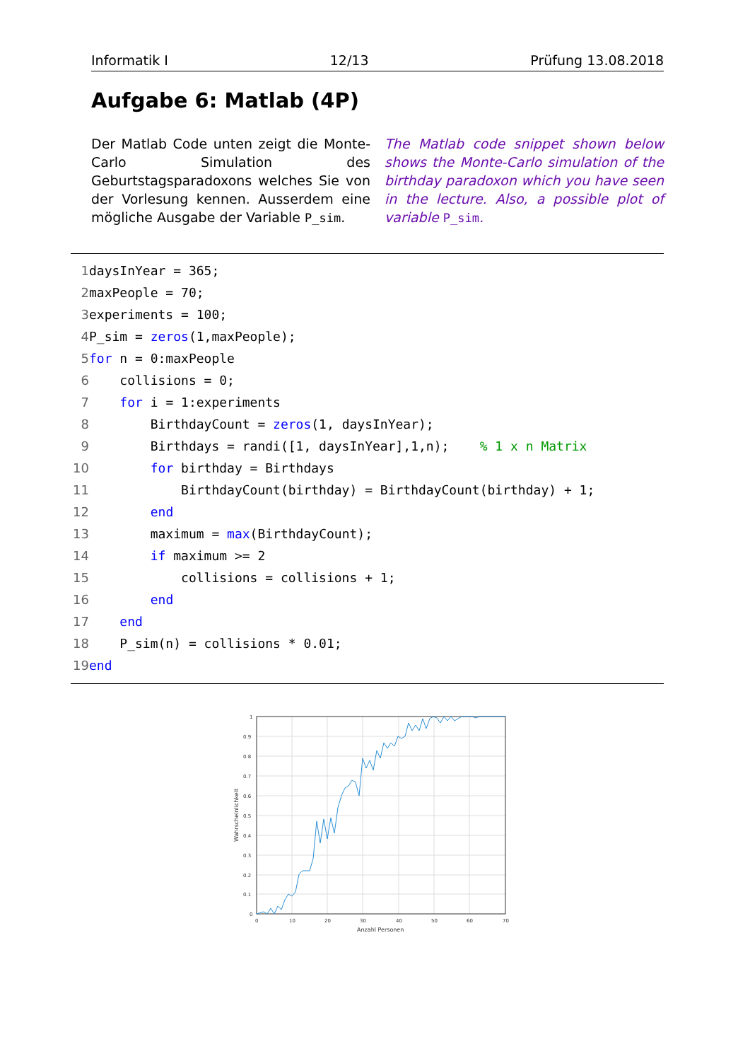Informatik I 12/13 Prüfung 13.08.2018
Aufgabe 6: Matlab (4P)
Der Matlab Code unten zeigt die Monte-Carlo Simulation des Geburtstagsparadoxons welches Sie von der Vorlesung kennen. Ausserdem eine mögliche Ausgabe der Variable P_sim.
The Matlab code snippet shown below shows the Monte-Carlo simulation of the birthday paradoxon which you have seen in the lecture. Also, a possible plot of variable P_sim.
1 daysInYear = 365;
2 maxPeople = 70;
3 experiments = 100;
4 P_sim = zeros(1,maxPeople);
5 for n = 0:maxPeople
6 collisions = 0;
7 for i = 1:experiments
8 BirthdayCount = zeros(1, daysInYear);
9 Birthdays = randi([1, daysInYear],1,n); % 1 x n Matrix
10 for birthday = Birthdays
11 BirthdayCount(birthday) = BirthdayCount(birthday) + 1;
12 end
13 maximum = max(BirthdayCount);
14 if maximum >= 2
15 collisions = collisions + 1;
16 end
17 end
18 P_sim(n) = collisions * 0.01;
19 end
1
0.9
0.8
0.7
0.6
0.5
0.4
0.3
0.2
0.1
0
0
10
20
30
40
50
60
70
Anzahl Personen
Wahrscheinlichkeit